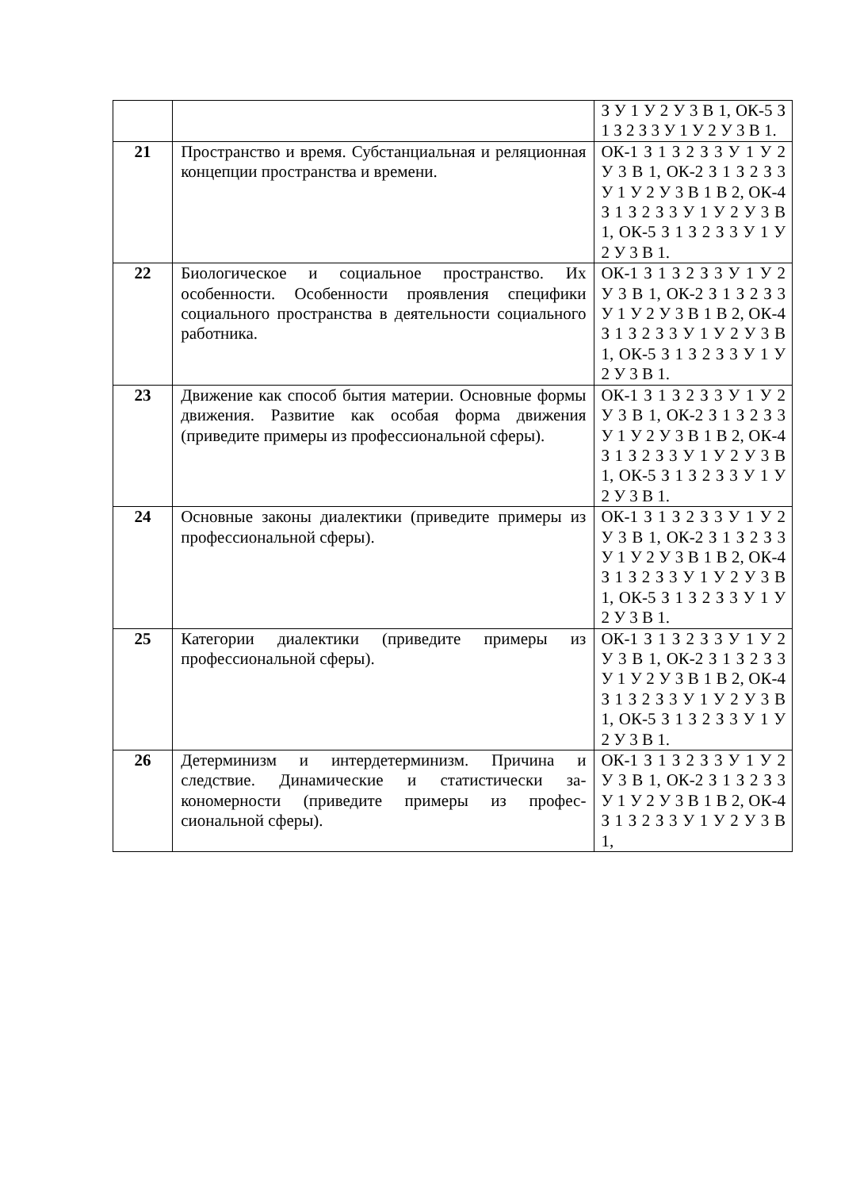| | | З У 1 У 2 У 3 В 1, ОК-5 З 1 З 2 З 3 У 1 У 2 У 3 В 1. |
| 21 | Пространство и время. Субстанциальная и ре­ляционная концепции пространства и времени. | ОК-1 З 1 З 2 З 3 У 1 У 2 У 3 В 1, ОК-2 З 1 З 2 З 3 У 1 У 2 У 3 В 1 В 2, ОК-4 З 1 З 2 З 3 У 1 У 2 У 3 В 1, ОК-5 З 1 З 2 З 3 У 1 У 2 У 3 В 1. |
| 22 | Биологическое и социальное пространство. Их особенности. Особенности проявления специ­фики социального пространства в деятельно­сти социального работника. | ОК-1 З 1 З 2 З 3 У 1 У 2 У 3 В 1, ОК-2 З 1 З 2 З 3 У 1 У 2 У 3 В 1 В 2, ОК-4 З 1 З 2 З 3 У 1 У 2 У 3 В 1, ОК-5 З 1 З 2 З 3 У 1 У 2 У 3 В 1. |
| 23 | Движение как способ бытия материи. Основ­ные формы движения. Развитие как особая форма движения (приведите примеры из про­фессиональной сферы). | ОК-1 З 1 З 2 З 3 У 1 У 2 У 3 В 1, ОК-2 З 1 З 2 З 3 У 1 У 2 У 3 В 1 В 2, ОК-4 З 1 З 2 З 3 У 1 У 2 У 3 В 1, ОК-5 З 1 З 2 З 3 У 1 У 2 У 3 В 1. |
| 24 | Основные законы диалектики (приведите при­меры из профессиональной сферы). | ОК-1 З 1 З 2 З 3 У 1 У 2 У 3 В 1, ОК-2 З 1 З 2 З 3 У 1 У 2 У 3 В 1 В 2, ОК-4 З 1 З 2 З 3 У 1 У 2 У 3 В 1, ОК-5 З 1 З 2 З 3 У 1 У 2 У 3 В 1. |
| 25 | Категории диалектики (приведите примеры из профессиональной сферы). | ОК-1 З 1 З 2 З 3 У 1 У 2 У 3 В 1, ОК-2 З 1 З 2 З 3 У 1 У 2 У 3 В 1 В 2, ОК-4 З 1 З 2 З 3 У 1 У 2 У 3 В 1, ОК-5 З 1 З 2 З 3 У 1 У 2 У 3 В 1. |
| 26 | Детерминизм и интердетерминизм. Причина и следствие. Динамические и статистически за­кономерности (приведите примеры из профес­сиональной сферы). | ОК-1 З 1 З 2 З 3 У 1 У 2 У 3 В 1, ОК-2 З 1 З 2 З 3 У 1 У 2 У 3 В 1 В 2, ОК-4 З 1 З 2 З 3 У 1 У 2 У 3 В 1, |